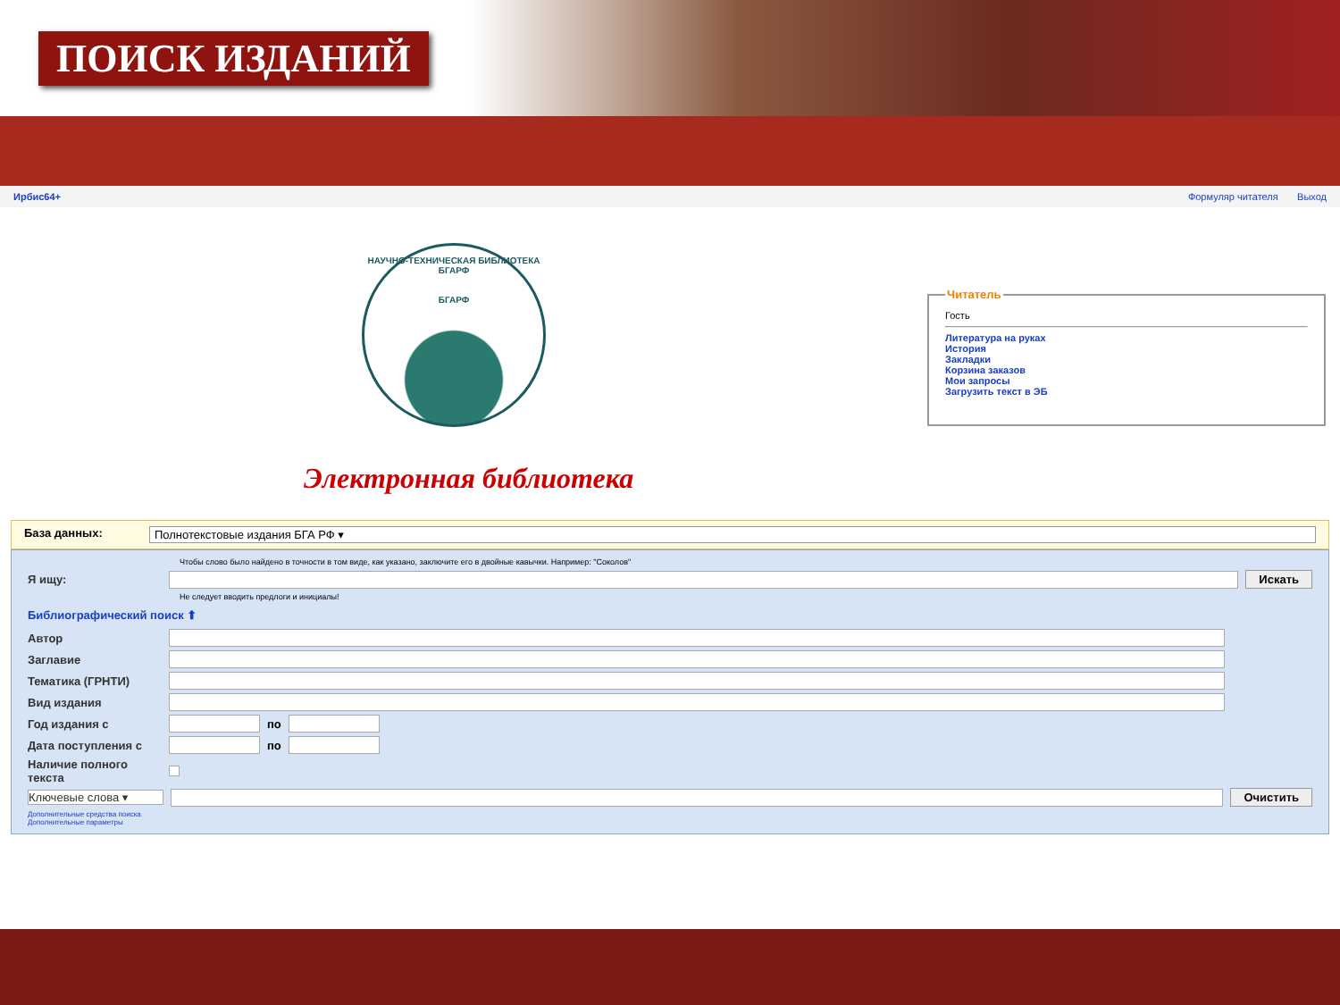ПОИСК ИЗДАНИЙ
Ирбис64+ Формуляр читателя Выход
НАУЧНО-ТЕХНИЧЕСКАЯ БИБЛИОТЕКА БГАРФ
БГАРФ
Электронная библиотека
ЧитательГость
Литература на руках
История
Закладки
Корзина заказов
Мои запросы
Загрузить текст в ЭБ
База данных: Полнотекстовые издания БГА РФ ▾
Чтобы слово было найдено в точности в том виде, как указано, заключите его в двойные кавычки. Например: "Соколов"
Я ищу: Искать
Не следует вводить предлоги и инициалы!
Библиографический поиск ⬆
Автор
Заглавие
Тематика (ГРНТИ)
Вид издания
Год издания с по
Дата поступления с по
Наличие полного текста
Ключевые слова ▾ Очистить
Дополнительные средства поиска
Дополнительные параметры